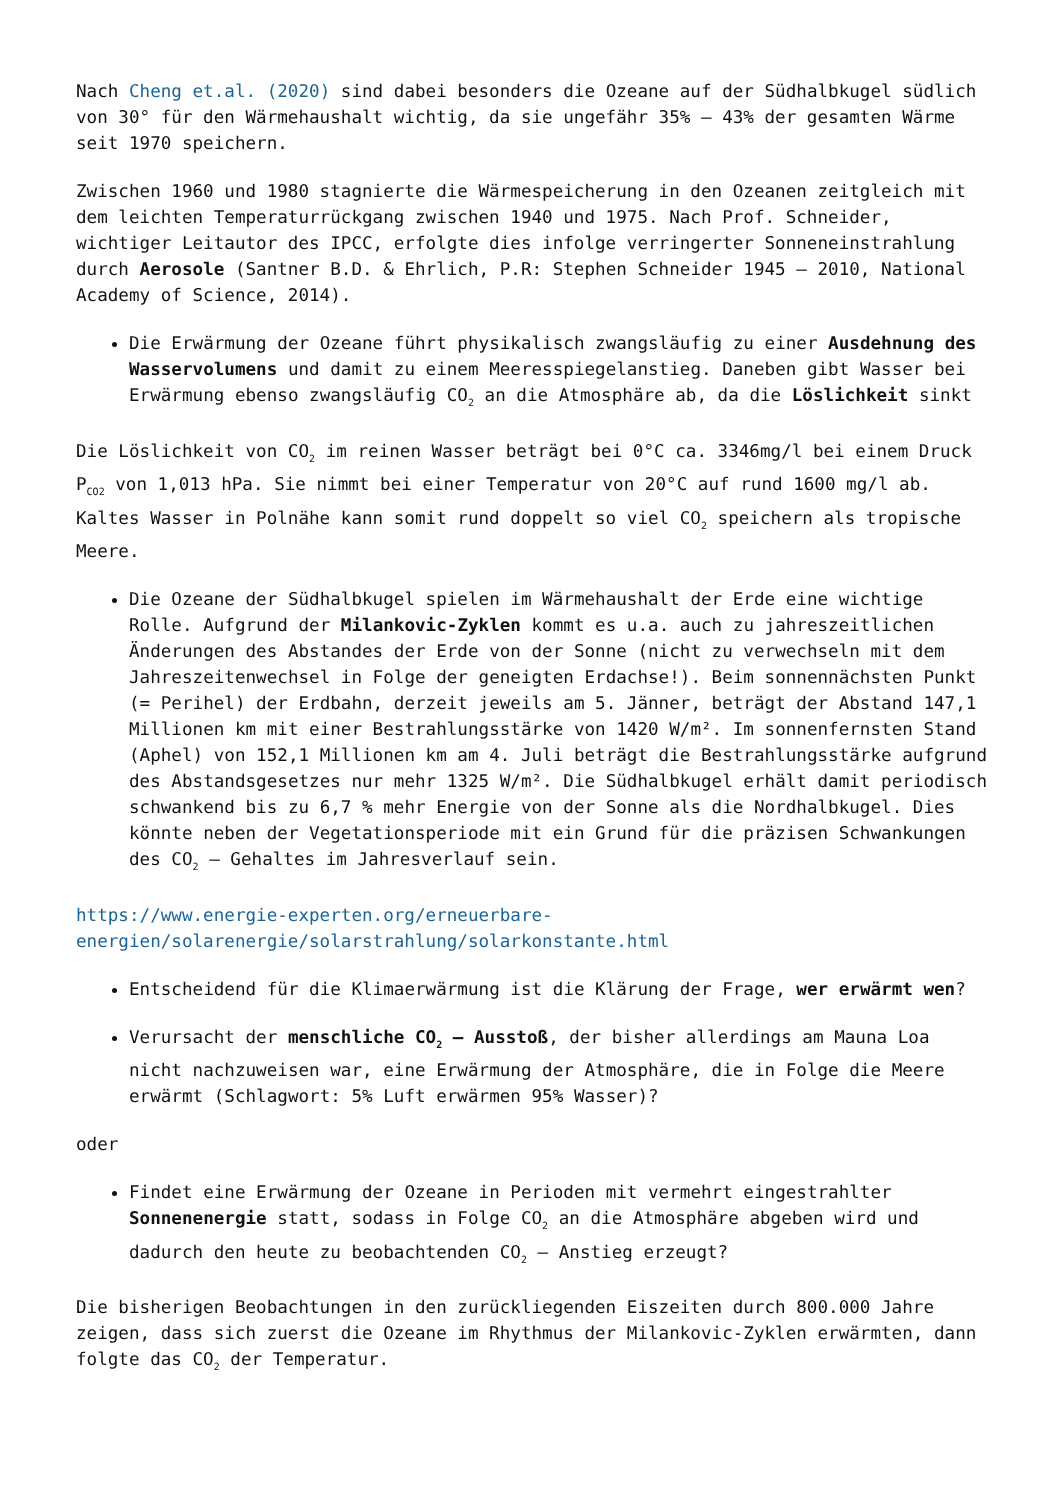Nach Cheng et.al. (2020) sind dabei besonders die Ozeane auf der Südhalbkugel südlich von 30° für den Wärmehaushalt wichtig, da sie ungefähr 35% – 43% der gesamten Wärme seit 1970 speichern.
Zwischen 1960 und 1980 stagnierte die Wärmespeicherung in den Ozeanen zeitgleich mit dem leichten Temperaturrückgang zwischen 1940 und 1975. Nach Prof. Schneider, wichtiger Leitautor des IPCC, erfolgte dies infolge verringerter Sonneneinstrahlung durch Aerosole (Santner B.D. & Ehrlich, P.R: Stephen Schneider 1945 – 2010, National Academy of Science, 2014).
Die Erwärmung der Ozeane führt physikalisch zwangsläufig zu einer Ausdehnung des Wasservolumens und damit zu einem Meeresspiegelanstieg. Daneben gibt Wasser bei Erwärmung ebenso zwangsläufig CO<sub>2</sub> an die Atmosphäre ab, da die Löslichkeit sinkt
Die Löslichkeit von CO<sub>2</sub> im reinen Wasser beträgt bei 0°C ca. 3346mg/l bei einem Druck P<sub>CO2</sub> von 1,013 hPa. Sie nimmt bei einer Temperatur von 20°C auf rund 1600 mg/l ab. Kaltes Wasser in Polnähe kann somit rund doppelt so viel CO<sub>2</sub> speichern als tropische Meere.
Die Ozeane der Südhalbkugel spielen im Wärmehaushalt der Erde eine wichtige Rolle. Aufgrund der Milankovic-Zyklen kommt es u.a. auch zu jahreszeitlichen Änderungen des Abstandes der Erde von der Sonne (nicht zu verwechseln mit dem Jahreszeitenwechsel in Folge der geneigten Erdachse!). Beim sonnennächsten Punkt (= Perihel) der Erdbahn, derzeit jeweils am 5. Jänner, beträgt der Abstand 147,1 Millionen km mit einer Bestrahlungsstärke von 1420 W/m². Im sonnenfernsten Stand (Aphel) von 152,1 Millionen km am 4. Juli beträgt die Bestrahlungsstärke aufgrund des Abstandsgesetzes nur mehr 1325 W/m². Die Südhalbkugel erhält damit periodisch schwankend bis zu 6,7 % mehr Energie von der Sonne als die Nordhalbkugel. Dies könnte neben der Vegetationsperiode mit ein Grund für die präzisen Schwankungen des CO<sub>2</sub> – Gehaltes im Jahresverlauf sein.
https://www.energie-experten.org/erneuerbare-energien/solarenergie/solarstrahlung/solarkonstante.html
Entscheidend für die Klimaerwärmung ist die Klärung der Frage, wer erwärmt wen?
Verursacht der menschliche CO<sub>2</sub> – Ausstoß, der bisher allerdings am Mauna Loa nicht nachzuweisen war, eine Erwärmung der Atmosphäre, die in Folge die Meere erwärmt (Schlagwort: 5% Luft erwärmen 95% Wasser)?
oder
Findet eine Erwärmung der Ozeane in Perioden mit vermehrt eingestrahlter Sonnenenergie statt, sodass in Folge CO<sub>2</sub> an die Atmosphäre abgeben wird und dadurch den heute zu beobachtenden CO<sub>2</sub> – Anstieg erzeugt?
Die bisherigen Beobachtungen in den zurückliegenden Eiszeiten durch 800.000 Jahre zeigen, dass sich zuerst die Ozeane im Rhythmus der Milankovic-Zyklen erwärmten, dann folgte das CO<sub>2</sub> der Temperatur.